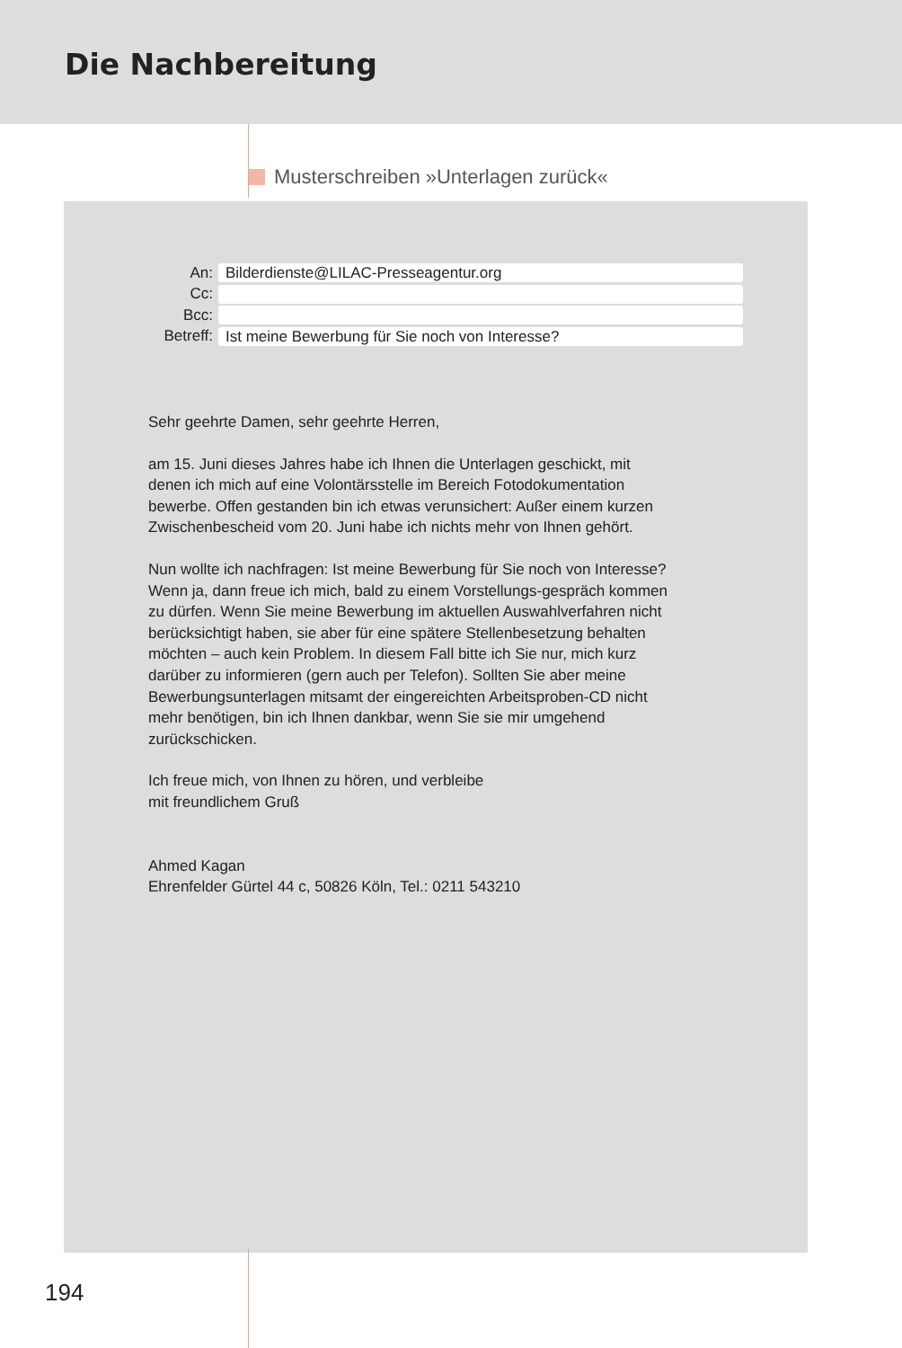Die Nachbereitung
Musterschreiben »Unterlagen zurück«
An: Bilderdienste@LILAC-Presseagentur.org
Cc:
Bcc:
Betreff: Ist meine Bewerbung für Sie noch von Interesse?
Sehr geehrte Damen, sehr geehrte Herren,
am 15. Juni dieses Jahres habe ich Ihnen die Unterlagen geschickt, mit denen ich mich auf eine Volontärsstelle im Bereich Fotodokumentation bewerbe. Offen gestanden bin ich etwas verunsichert: Außer einem kurzen Zwischenbescheid vom 20. Juni habe ich nichts mehr von Ihnen gehört.
Nun wollte ich nachfragen: Ist meine Bewerbung für Sie noch von Interesse? Wenn ja, dann freue ich mich, bald zu einem Vorstellungs-gespräch kommen zu dürfen. Wenn Sie meine Bewerbung im aktuellen Auswahlverfahren nicht berücksichtigt haben, sie aber für eine spätere Stellenbesetzung behalten möchten – auch kein Problem. In diesem Fall bitte ich Sie nur, mich kurz darüber zu informieren (gern auch per Telefon). Sollten Sie aber meine Bewerbungsunterlagen mitsamt der eingereichten Arbeitsproben-CD nicht mehr benötigen, bin ich Ihnen dankbar, wenn Sie sie mir umgehend zurückschicken.
Ich freue mich, von Ihnen zu hören, und verbleibe
mit freundlichem Gruß
Ahmed Kagan
Ehrenfelder Gürtel 44 c, 50826 Köln, Tel.: 0211 543210
194